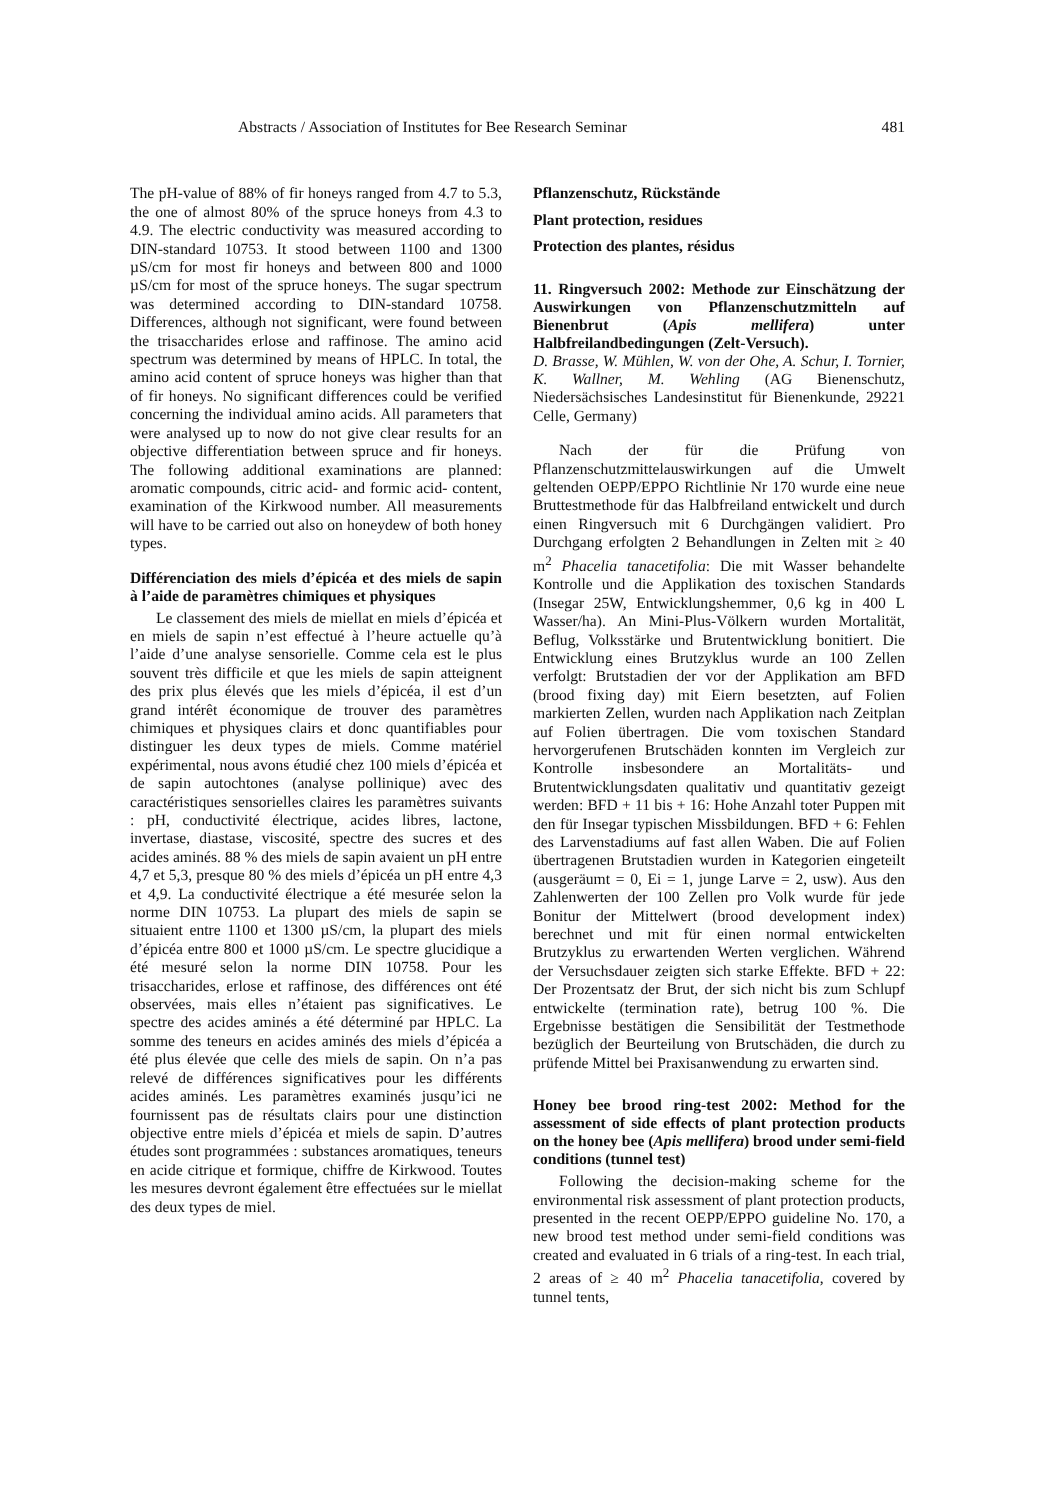Abstracts / Association of Institutes for Bee Research Seminar 481
The pH-value of 88% of fir honeys ranged from 4.7 to 5.3, the one of almost 80% of the spruce honeys from 4.3 to 4.9. The electric conductivity was measured according to DIN-standard 10753. It stood between 1100 and 1300 µS/cm for most fir honeys and between 800 and 1000 µS/cm for most of the spruce honeys. The sugar spectrum was determined according to DIN-standard 10758. Differences, although not significant, were found between the trisaccharides erlose and raffinose. The amino acid spectrum was determined by means of HPLC. In total, the amino acid content of spruce honeys was higher than that of fir honeys. No significant differences could be verified concerning the individual amino acids. All parameters that were analysed up to now do not give clear results for an objective differentiation between spruce and fir honeys. The following additional examinations are planned: aromatic compounds, citric acid- and formic acid- content, examination of the Kirkwood number. All measurements will have to be carried out also on honeydew of both honey types.
Différenciation des miels d’épicéa et des miels de sapin à l’aide de paramètres chimiques et physiques
Le classement des miels de miellat en miels d’épicéa et en miels de sapin n’est effectué à l’heure actuelle qu’à l’aide d’une analyse sensorielle. Comme cela est le plus souvent très difficile et que les miels de sapin atteignent des prix plus élevés que les miels d’épicéa, il est d’un grand intérêt économique de trouver des paramètres chimiques et physiques clairs et donc quantifiables pour distinguer les deux types de miels. Comme matériel expérimental, nous avons étudié chez 100 miels d’épicéa et de sapin autochtones (analyse pollinique) avec des caractéristiques sensorielles claires les paramètres suivants : pH, conductivité électrique, acides libres, lactone, invertase, diastase, viscosité, spectre des sucres et des acides aminés. 88 % des miels de sapin avaient un pH entre 4,7 et 5,3, presque 80 % des miels d’épicéa un pH entre 4,3 et 4,9. La conductivité électrique a été mesurée selon la norme DIN 10753. La plupart des miels de sapin se situaient entre 1100 et 1300 µS/cm, la plupart des miels d’épicéa entre 800 et 1000 µS/cm. Le spectre glucidique a été mesuré selon la norme DIN 10758. Pour les trisaccharides, erlose et raffinose, des différences ont été observées, mais elles n’étaient pas significatives. Le spectre des acides aminés a été déterminé par HPLC. La somme des teneurs en acides aminés des miels d’épicéa a été plus élevée que celle des miels de sapin. On n’a pas relevé de différences significatives pour les différents acides aminés. Les paramètres examinés jusqu’ici ne fournissent pas de résultats clairs pour une distinction objective entre miels d’épicéa et miels de sapin. D’autres études sont programmées : substances aromatiques, teneurs en acide citrique et formique, chiffre de Kirkwood. Toutes les mesures devront également être effectuées sur le miellat des deux types de miel.
Pflanzenschutz, Rückstände
Plant protection, residues
Protection des plantes, résidus
11. Ringversuch 2002: Methode zur Einschätzung der Auswirkungen von Pflanzenschutzmitteln auf Bienenbrut (Apis mellifera) unter Halbfreilandbedingungen (Zelt-Versuch).
D. Brasse, W. Mühlen, W. von der Ohe, A. Schur, I. Tornier, K. Wallner, M. Wehling (AG Bienenschutz, Niedersächsisches Landesinstitut für Bienenkunde, 29221 Celle, Germany)
Nach der für die Prüfung von Pflanzenschutzmittelauswirkungen auf die Umwelt geltenden OEPP/EPPO Richtlinie Nr 170 wurde eine neue Bruttestmethode für das Halbfreiland entwickelt und durch einen Ringversuch mit 6 Durchgängen validiert. Pro Durchgang erfolgten 2 Behandlungen in Zelten mit ≥ 40 m<sup>2</sup> Phacelia tanacetifolia: Die mit Wasser behandelte Kontrolle und die Applikation des toxischen Standards (Insegar 25W, Entwicklungshemmer, 0,6 kg in 400 L Wasser/ha). An Mini-Plus-Völkern wurden Mortalität, Beflug, Volksstärke und Brutentwicklung bonitiert. Die Entwicklung eines Brutzyklus wurde an 100 Zellen verfolgt: Brutstadien der vor der Applikation am BFD (brood fixing day) mit Eiern besetzten, auf Folien markierten Zellen, wurden nach Applikation nach Zeitplan auf Folien übertragen. Die vom toxischen Standard hervorgerufenen Brutschäden konnten im Vergleich zur Kontrolle insbesondere an Mortalitäts- und Brutentwicklungsdaten qualitativ und quantitativ gezeigt werden: BFD + 11 bis + 16: Hohe Anzahl toter Puppen mit den für Insegar typischen Missbildungen. BFD + 6: Fehlen des Larvenstadiums auf fast allen Waben. Die auf Folien übertragenen Brutstadien wurden in Kategorien eingeteilt (ausgeräumt = 0, Ei = 1, junge Larve = 2, usw). Aus den Zahlenwerten der 100 Zellen pro Volk wurde für jede Bonitur der Mittelwert (brood development index) berechnet und mit für einen normal entwickelten Brutzyklus zu erwartenden Werten verglichen. Während der Versuchsdauer zeigten sich starke Effekte. BFD + 22: Der Prozentsatz der Brut, der sich nicht bis zum Schlupf entwickelte (termination rate), betrug 100 %. Die Ergebnisse bestätigen die Sensibilität der Testmethode bezüglich der Beurteilung von Brutschäden, die durch zu prüfende Mittel bei Praxisanwendung zu erwarten sind.
Honey bee brood ring-test 2002: Method for the assessment of side effects of plant protection products on the honey bee (Apis mellifera) brood under semi-field conditions (tunnel test)
Following the decision-making scheme for the environmental risk assessment of plant protection products, presented in the recent OEPP/EPPO guideline No. 170, a new brood test method under semi-field conditions was created and evaluated in 6 trials of a ring-test. In each trial, 2 areas of ≥ 40 m<sup>2</sup> Phacelia tanacetifolia, covered by tunnel tents,